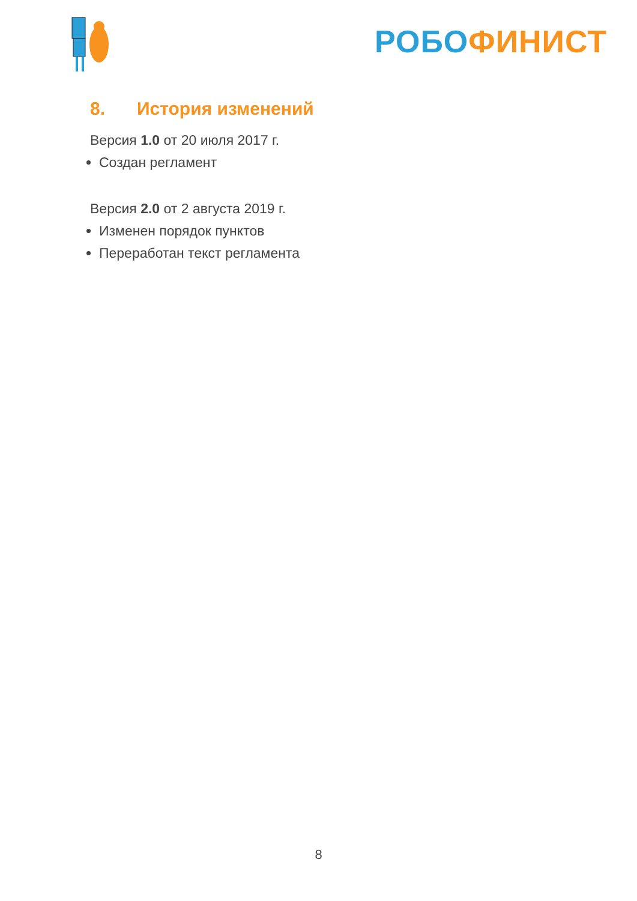РОБО ФИНИСТ
8. История изменений
Версия 1.0 от 20 июля 2017 г.
Создан регламент
Версия 2.0 от 2 августа 2019 г.
Изменен порядок пунктов
Переработан текст регламента
8